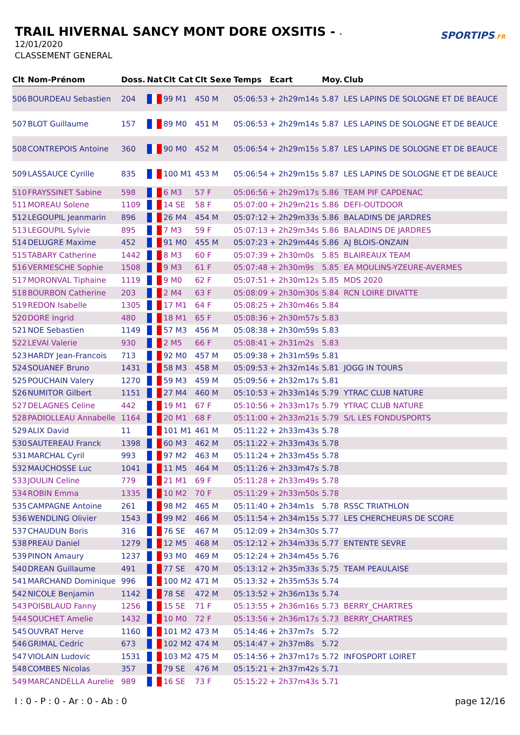TRAIL HIVERNAL SANCY MONT DORE OXSITIS - -
12/01/2020
CLASSEMENT GENERAL
SPORTIPS.FR
| Clt | Nom-Prénom | Doss. | Nat | Clt Cat | Clt Sexe | Temps | Ecart | Moy. | Club |
| --- | --- | --- | --- | --- | --- | --- | --- | --- | --- |
| 506 | BOURDEAU Sebastien | 204 | | 99 M1 | 450 M | 05:06:53 | + 2h29m14s | 5.87 | LES LAPINS DE SOLOGNE ET DE BEAUCE |
| 507 | BLOT Guillaume | 157 | | 89 M0 | 451 M | 05:06:53 | + 2h29m14s | 5.87 | LES LAPINS DE SOLOGNE ET DE BEAUCE |
| 508 | CONTREPOIS Antoine | 360 | | 90 M0 | 452 M | 05:06:54 | + 2h29m15s | 5.87 | LES LAPINS DE SOLOGNE ET DE BEAUCE |
| 509 | LASSAUCE Cyrille | 835 | | 100 M1 | 453 M | 05:06:54 | + 2h29m15s | 5.87 | LES LAPINS DE SOLOGNE ET DE BEAUCE |
| 510 | FRAYSSINET Sabine | 598 | | 6 M3 | 57 F | 05:06:56 | + 2h29m17s | 5.86 | TEAM PIF CAPDENAC |
| 511 | MOREAU Solene | 1109 | | 14 SE | 58 F | 05:07:00 | + 2h29m21s | 5.86 | DEFI-OUTDOOR |
| 512 | LEGOUPIL Jeanmarin | 896 | | 26 M4 | 454 M | 05:07:12 | + 2h29m33s | 5.86 | BALADINS DE JARDRES |
| 513 | LEGOUPIL Sylvie | 895 | | 7 M3 | 59 F | 05:07:13 | + 2h29m34s | 5.86 | BALADINS DE JARDRES |
| 514 | DELUGRE Maxime | 452 | | 91 M0 | 455 M | 05:07:23 | + 2h29m44s | 5.86 | AJ BLOIS-ONZAIN |
| 515 | TABARY Catherine | 1442 | | 8 M3 | 60 F | 05:07:39 | + 2h30m0s | 5.85 | BLAIREAUX TEAM |
| 516 | VERMESCHE Sophie | 1508 | | 9 M3 | 61 F | 05:07:48 | + 2h30m9s | 5.85 | EA MOULINS-YZEURE-AVERMES |
| 517 | MORONVAL Tiphaine | 1119 | | 9 M0 | 62 F | 05:07:51 | + 2h30m12s | 5.85 | MDS 2020 |
| 518 | BOURBON Catherine | 203 | | 2 M4 | 63 F | 05:08:09 | + 2h30m30s | 5.84 | RCN LOIRE DIVATTE |
| 519 | REDON Isabelle | 1305 | | 17 M1 | 64 F | 05:08:25 | + 2h30m46s | 5.84 | |
| 520 | DORE Ingrid | 480 | | 18 M1 | 65 F | 05:08:36 | + 2h30m57s | 5.83 | |
| 521 | NOE Sebastien | 1149 | | 57 M3 | 456 M | 05:08:38 | + 2h30m59s | 5.83 | |
| 522 | LEVAI Valerie | 930 | | 2 M5 | 66 F | 05:08:41 | + 2h31m2s | 5.83 | |
| 523 | HARDY Jean-Francois | 713 | | 92 M0 | 457 M | 05:09:38 | + 2h31m59s | 5.81 | |
| 524 | SOUANEF Bruno | 1431 | | 58 M3 | 458 M | 05:09:53 | + 2h32m14s | 5.81 | JOGG IN TOURS |
| 525 | POUCHAIN Valery | 1270 | | 59 M3 | 459 M | 05:09:56 | + 2h32m17s | 5.81 | |
| 526 | NUMITOR Gilbert | 1151 | | 27 M4 | 460 M | 05:10:53 | + 2h33m14s | 5.79 | YTRAC CLUB NATURE |
| 527 | DELAGNES Celine | 442 | | 19 M1 | 67 F | 05:10:56 | + 2h33m17s | 5.79 | YTRAC CLUB NATURE |
| 528 | PADIOLLEAU Annabelle | 1164 | | 20 M1 | 68 F | 05:11:00 | + 2h33m21s | 5.79 | S/L LES FONDUSPORTS |
| 529 | ALIX David | 11 | | 101 M1 | 461 M | 05:11:22 | + 2h33m43s | 5.78 | |
| 530 | SAUTEREAU Franck | 1398 | | 60 M3 | 462 M | 05:11:22 | + 2h33m43s | 5.78 | |
| 531 | MARCHAL Cyril | 993 | | 97 M2 | 463 M | 05:11:24 | + 2h33m45s | 5.78 | |
| 532 | MAUCHOSSE Luc | 1041 | | 11 M5 | 464 M | 05:11:26 | + 2h33m47s | 5.78 | |
| 533 | JOULIN Celine | 779 | | 21 M1 | 69 F | 05:11:28 | + 2h33m49s | 5.78 | |
| 534 | ROBIN Emma | 1335 | | 10 M2 | 70 F | 05:11:29 | + 2h33m50s | 5.78 | |
| 535 | CAMPAGNE Antoine | 261 | | 98 M2 | 465 M | 05:11:40 | + 2h34m1s | 5.78 | RSSC TRIATHLON |
| 536 | WENDLING Olivier | 1543 | | 99 M2 | 466 M | 05:11:54 | + 2h34m15s | 5.77 | LES CHERCHEURS DE SCORE |
| 537 | CHAUDUN Boris | 316 | | 76 SE | 467 M | 05:12:09 | + 2h34m30s | 5.77 | |
| 538 | PREAU Daniel | 1279 | | 12 M5 | 468 M | 05:12:12 | + 2h34m33s | 5.77 | ENTENTE SEVRE |
| 539 | PINON Amaury | 1237 | | 93 M0 | 469 M | 05:12:24 | + 2h34m45s | 5.76 | |
| 540 | DREAN Guillaume | 491 | | 77 SE | 470 M | 05:13:12 | + 2h35m33s | 5.75 | TEAM PEAULAISE |
| 541 | MARCHAND Dominique | 996 | | 100 M2 | 471 M | 05:13:32 | + 2h35m53s | 5.74 | |
| 542 | NICOLE Benjamin | 1142 | | 78 SE | 472 M | 05:13:52 | + 2h36m13s | 5.74 | |
| 543 | POISBLAUD Fanny | 1256 | | 15 SE | 71 F | 05:13:55 | + 2h36m16s | 5.73 | BERRY_CHARTRES |
| 544 | SOUCHET Amelie | 1432 | | 10 M0 | 72 F | 05:13:56 | + 2h36m17s | 5.73 | BERRY_CHARTRES |
| 545 | OUVRAT Herve | 1160 | | 101 M2 | 473 M | 05:14:46 | + 2h37m7s | 5.72 | |
| 546 | GRIMAL Cedric | 673 | | 102 M2 | 474 M | 05:14:47 | + 2h37m8s | 5.72 | |
| 547 | VIOLAIN Ludovic | 1531 | | 103 M2 | 475 M | 05:14:56 | + 2h37m17s | 5.72 | INFOSPORT LOIRET |
| 548 | COMBES Nicolas | 357 | | 79 SE | 476 M | 05:15:21 | + 2h37m42s | 5.71 | |
| 549 | MARCANDELLA Aurelie | 989 | | 16 SE | 73 F | 05:15:22 | + 2h37m43s | 5.71 | |
I : 0 - P : 0 - Ar : 0 - Ab : 0 page 12/16